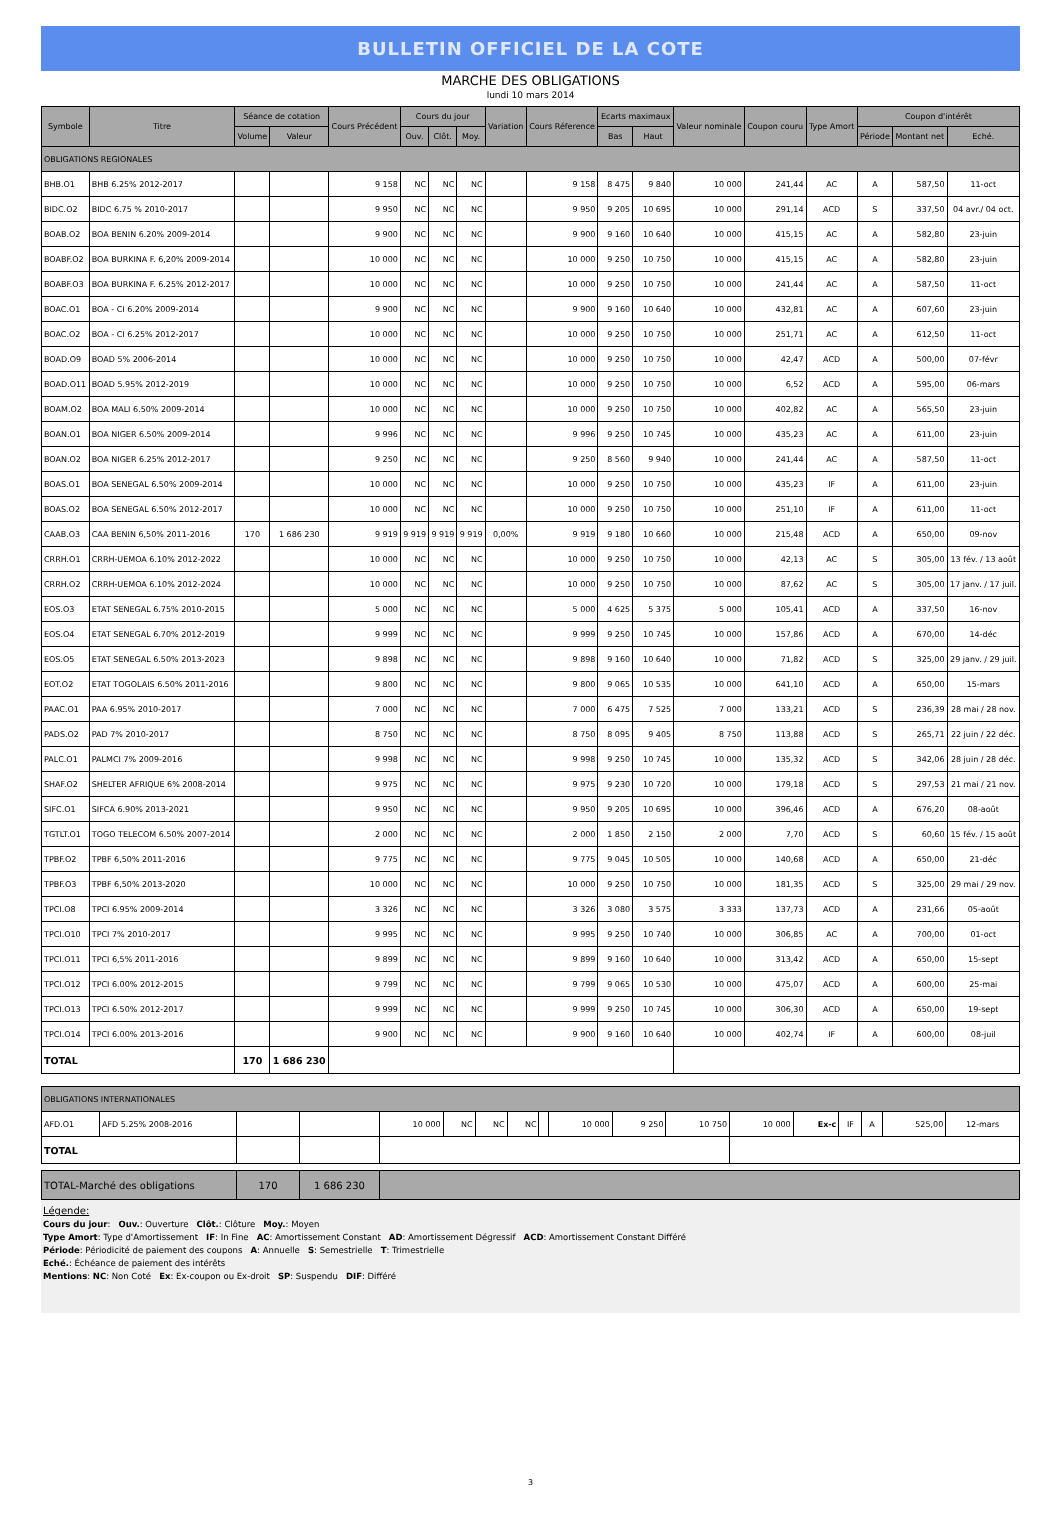BULLETIN OFFICIEL DE LA COTE
MARCHE DES OBLIGATIONS
lundi 10 mars 2014
| Symbole | Titre | Séance de cotation | | Cours Précédent | Cours du jour | | | Variation | Cours Réference | Ecarts maximaux | | Valeur nominale | Coupon couru | Type Amort | Coupon d'intérêt | | |
| --- | --- | --- | --- | --- | --- | --- | --- | --- | --- | --- | --- | --- | --- | --- | --- | --- | --- |
| | | Volume | Valeur | | Ouv. | Clôt. | Moy. | | | Bas | Haut | | | | Période | Montant net | Eché. |
| OBLIGATIONS REGIONALES | | | | | | | | | | | | | | | | | |
| BHB.O1 | BHB 6.25% 2012-2017 | | | 9 158 | NC | NC | NC | | 9 158 | 8 475 | 9 840 | 10 000 | 241,44 | AC | A | 587,50 | 11-oct |
| BIDC.O2 | BIDC 6.75 % 2010-2017 | | | 9 950 | NC | NC | NC | | 9 950 | 9 205 | 10 695 | 10 000 | 291,14 | ACD | S | 337,50 | 04 avr./ 04 oct. |
| BOAB.O2 | BOA BENIN 6.20% 2009-2014 | | | 9 900 | NC | NC | NC | | 9 900 | 9 160 | 10 640 | 10 000 | 415,15 | AC | A | 582,80 | 23-juin |
| BOABF.O2 | BOA BURKINA F. 6,20% 2009-2014 | | | 10 000 | NC | NC | NC | | 10 000 | 9 250 | 10 750 | 10 000 | 415,15 | AC | A | 582,80 | 23-juin |
| BOABF.O3 | BOA BURKINA F. 6.25% 2012-2017 | | | 10 000 | NC | NC | NC | | 10 000 | 9 250 | 10 750 | 10 000 | 241,44 | AC | A | 587,50 | 11-oct |
| BOAC.O1 | BOA - CI 6.20% 2009-2014 | | | 9 900 | NC | NC | NC | | 9 900 | 9 160 | 10 640 | 10 000 | 432,81 | AC | A | 607,60 | 23-juin |
| BOAC.O2 | BOA - CI 6.25% 2012-2017 | | | 10 000 | NC | NC | NC | | 10 000 | 9 250 | 10 750 | 10 000 | 251,71 | AC | A | 612,50 | 11-oct |
| BOAD.O9 | BOAD 5% 2006-2014 | | | 10 000 | NC | NC | NC | | 10 000 | 9 250 | 10 750 | 10 000 | 42,47 | ACD | A | 500,00 | 07-févr |
| BOAD.O11 | BOAD 5.95% 2012-2019 | | | 10 000 | NC | NC | NC | | 10 000 | 9 250 | 10 750 | 10 000 | 6,52 | ACD | A | 595,00 | 06-mars |
| BOAM.O2 | BOA MALI 6.50% 2009-2014 | | | 10 000 | NC | NC | NC | | 10 000 | 9 250 | 10 750 | 10 000 | 402,82 | AC | A | 565,50 | 23-juin |
| BOAN.O1 | BOA NIGER 6.50% 2009-2014 | | | 9 996 | NC | NC | NC | | 9 996 | 9 250 | 10 745 | 10 000 | 435,23 | AC | A | 611,00 | 23-juin |
| BOAN.O2 | BOA NIGER 6.25% 2012-2017 | | | 9 250 | NC | NC | NC | | 9 250 | 8 560 | 9 940 | 10 000 | 241,44 | AC | A | 587,50 | 11-oct |
| BOAS.O1 | BOA SENEGAL 6.50% 2009-2014 | | | 10 000 | NC | NC | NC | | 10 000 | 9 250 | 10 750 | 10 000 | 435,23 | IF | A | 611,00 | 23-juin |
| BOAS.O2 | BOA SENEGAL 6.50% 2012-2017 | | | 10 000 | NC | NC | NC | | 10 000 | 9 250 | 10 750 | 10 000 | 251,10 | IF | A | 611,00 | 11-oct |
| CAAB.O3 | CAA BENIN 6,50% 2011-2016 | 170 | 1 686 230 | 9 919 | 9 919 | 9 919 | 9 919 | 0,00% | 9 919 | 9 180 | 10 660 | 10 000 | 215,48 | ACD | A | 650,00 | 09-nov |
| CRRH.O1 | CRRH-UEMOA 6.10% 2012-2022 | | | 10 000 | NC | NC | NC | | 10 000 | 9 250 | 10 750 | 10 000 | 42,13 | AC | S | 305,00 | 13 fév. / 13 août |
| CRRH.O2 | CRRH-UEMOA 6.10% 2012-2024 | | | 10 000 | NC | NC | NC | | 10 000 | 9 250 | 10 750 | 10 000 | 87,62 | AC | S | 305,00 | 17 janv. / 17 juil. |
| EOS.O3 | ETAT SENEGAL 6.75% 2010-2015 | | | 5 000 | NC | NC | NC | | 5 000 | 4 625 | 5 375 | 5 000 | 105,41 | ACD | A | 337,50 | 16-nov |
| EOS.O4 | ETAT SENEGAL 6.70% 2012-2019 | | | 9 999 | NC | NC | NC | | 9 999 | 9 250 | 10 745 | 10 000 | 157,86 | ACD | A | 670,00 | 14-déc |
| EOS.O5 | ETAT SENEGAL 6.50% 2013-2023 | | | 9 898 | NC | NC | NC | | 9 898 | 9 160 | 10 640 | 10 000 | 71,82 | ACD | S | 325,00 | 29 janv. / 29 juil. |
| EOT.O2 | ETAT TOGOLAIS 6.50% 2011-2016 | | | 9 800 | NC | NC | NC | | 9 800 | 9 065 | 10 535 | 10 000 | 641,10 | ACD | A | 650,00 | 15-mars |
| PAAC.O1 | PAA 6.95% 2010-2017 | | | 7 000 | NC | NC | NC | | 7 000 | 6 475 | 7 525 | 7 000 | 133,21 | ACD | S | 236,39 | 28 mai / 28 nov. |
| PADS.O2 | PAD 7% 2010-2017 | | | 8 750 | NC | NC | NC | | 8 750 | 8 095 | 9 405 | 8 750 | 113,88 | ACD | S | 265,71 | 22 juin / 22 déc. |
| PALC.O1 | PALMCI 7% 2009-2016 | | | 9 998 | NC | NC | NC | | 9 998 | 9 250 | 10 745 | 10 000 | 135,32 | ACD | S | 342,06 | 28 juin / 28 déc. |
| SHAF.O2 | SHELTER AFRIQUE 6% 2008-2014 | | | 9 975 | NC | NC | NC | | 9 975 | 9 230 | 10 720 | 10 000 | 179,18 | ACD | S | 297,53 | 21 mai / 21 nov. |
| SIFC.O1 | SIFCA 6.90% 2013-2021 | | | 9 950 | NC | NC | NC | | 9 950 | 9 205 | 10 695 | 10 000 | 396,46 | ACD | A | 676,20 | 08-août |
| TGTLT.O1 | TOGO TELECOM 6.50% 2007-2014 | | | 2 000 | NC | NC | NC | | 2 000 | 1 850 | 2 150 | 2 000 | 7,70 | ACD | S | 60,60 | 15 fév. / 15 août |
| TPBF.O2 | TPBF 6,50% 2011-2016 | | | 9 775 | NC | NC | NC | | 9 775 | 9 045 | 10 505 | 10 000 | 140,68 | ACD | A | 650,00 | 21-déc |
| TPBF.O3 | TPBF 6,50% 2013-2020 | | | 10 000 | NC | NC | NC | | 10 000 | 9 250 | 10 750 | 10 000 | 181,35 | ACD | S | 325,00 | 29 mai / 29 nov. |
| TPCI.O8 | TPCI 6.95% 2009-2014 | | | 3 326 | NC | NC | NC | | 3 326 | 3 080 | 3 575 | 3 333 | 137,73 | ACD | A | 231,66 | 05-août |
| TPCI.O10 | TPCI 7% 2010-2017 | | | 9 995 | NC | NC | NC | | 9 995 | 9 250 | 10 740 | 10 000 | 306,85 | AC | A | 700,00 | 01-oct |
| TPCI.O11 | TPCI 6,5% 2011-2016 | | | 9 899 | NC | NC | NC | | 9 899 | 9 160 | 10 640 | 10 000 | 313,42 | ACD | A | 650,00 | 15-sept |
| TPCI.O12 | TPCI 6.00% 2012-2015 | | | 9 799 | NC | NC | NC | | 9 799 | 9 065 | 10 530 | 10 000 | 475,07 | ACD | A | 600,00 | 25-mai |
| TPCI.O13 | TPCI 6.50% 2012-2017 | | | 9 999 | NC | NC | NC | | 9 999 | 9 250 | 10 745 | 10 000 | 306,30 | ACD | A | 650,00 | 19-sept |
| TPCI.O14 | TPCI 6.00% 2013-2016 | | | 9 900 | NC | NC | NC | | 9 900 | 9 160 | 10 640 | 10 000 | 402,74 | IF | A | 600,00 | 08-juil |
| TOTAL | | 170 | 1 686 230 | | | | | | | | | | | | | | |
| OBLIGATIONS INTERNATIONALES | | | | | | | | | | | | | | | | | |
| AFD.O1 | AFD 5.25% 2008-2016 | | | 10 000 | NC | NC | NC | | 10 000 | 9 250 | 10 750 | 10 000 | Ex-c | IF | A | 525,00 | 12-mars |
| TOTAL | | | | | | | | | | | | | | | | | |
| TOTAL-Marché des obligations | 170 | 1 686 230 | |
Légende:
Cours du jour: Ouv.: Ouverture Clôt.: Clôture Moy.: Moyen
Type Amort: Type d'Amortissement IF: In Fine AC: Amortissement Constant AD: Amortissement Dégressif ACD: Amortissement Constant Différé
Période: Périodicité de paiement des coupons A: Annuelle S: Semestrielle T: Trimestrielle
Eché.: Échéance de paiement des intérêts
Mentions: NC: Non Coté Ex: Ex-coupon ou Ex-droit SP: Suspendu DIF: Différé
3